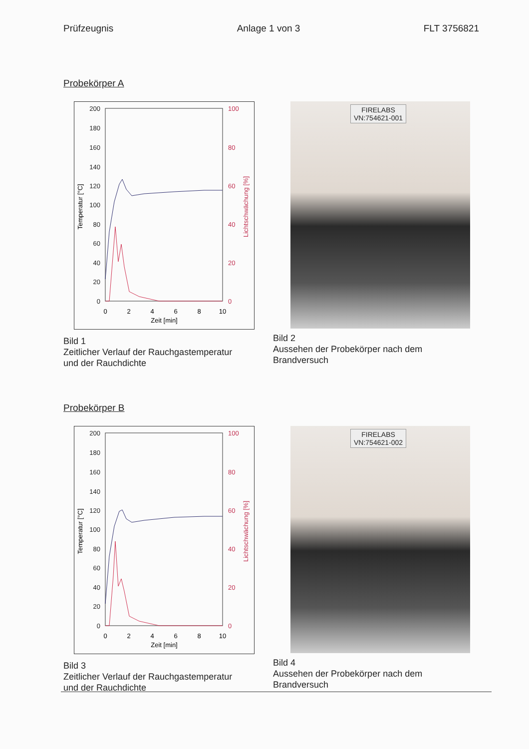Prüfzeugnis Anlage 1 von 3 FLT 3756821
Probekörper A
200
180
160
140
120
100
80
60
40
20
0
100
80
60
40
20
0
0
2
4
6
8
10
Zeit [min]
Temperatur [°C]
Lichtschwächung [%]
Bild 1
Zeitlicher Verlauf der Rauchgastemperatur
und der Rauchdichte
FIRELABS
VN:754621-001
Bild 2
Aussehen der Probekörper nach dem
Brandversuch
Probekörper B
200
180
160
140
120
100
80
60
40
20
0
100
80
60
40
20
0
0
2
4
6
8
10
Zeit [min]
Temperatur [°C]
Lichtschwächung [%]
Bild 3
Zeitlicher Verlauf der Rauchgastemperatur
und der Rauchdichte
FIRELABS
VN:754621-002
Bild 4
Aussehen der Probekörper nach dem
Brandversuch